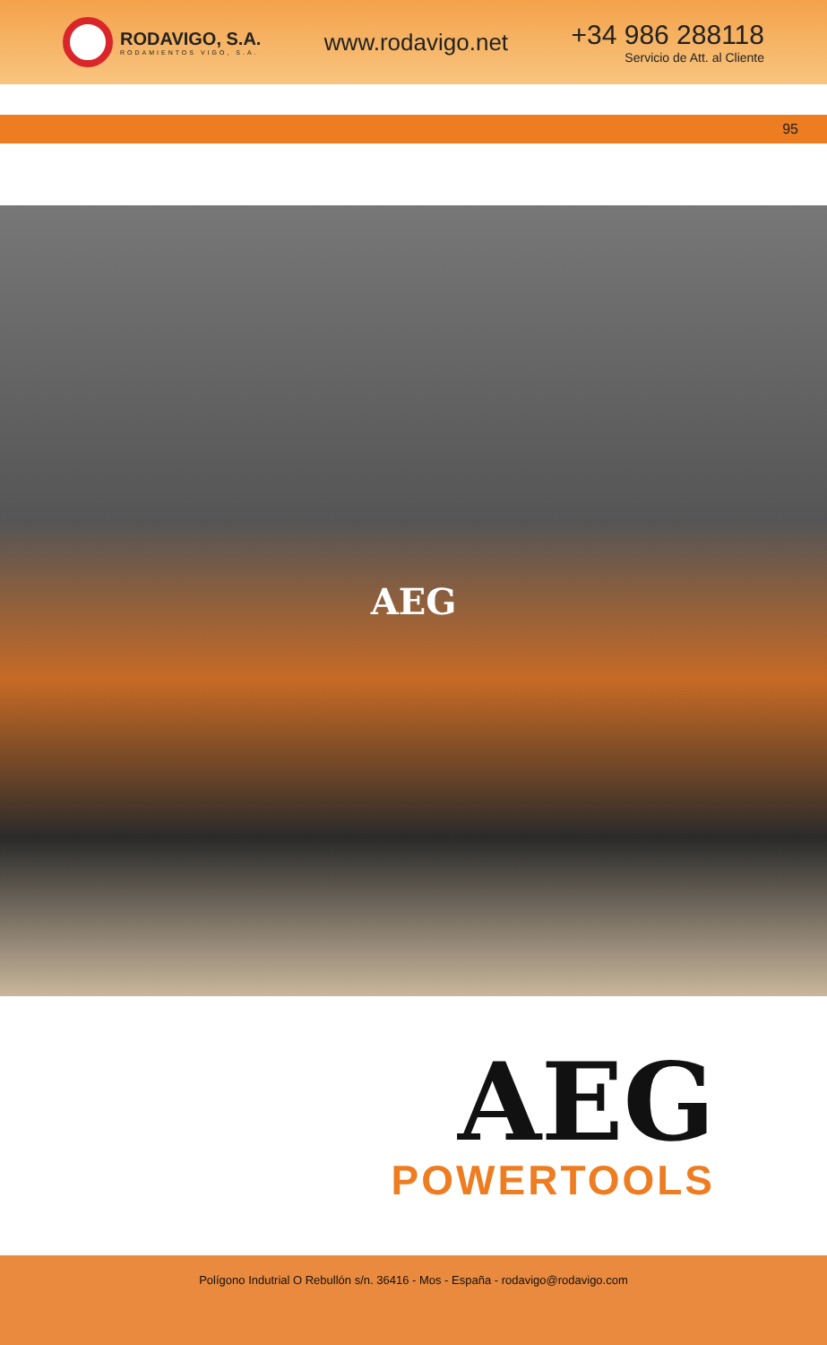RODAVIGO, S.A.
RODAMIENTOS VIGO, S.A.
www.rodavigo.net
+34 986 288118
Servicio de Att. al Cliente
95
AEG
AEG
POWERTOOLS
Polígono Indutrial O Rebullón s/n. 36416 - Mos - España - rodavigo@rodavigo.com